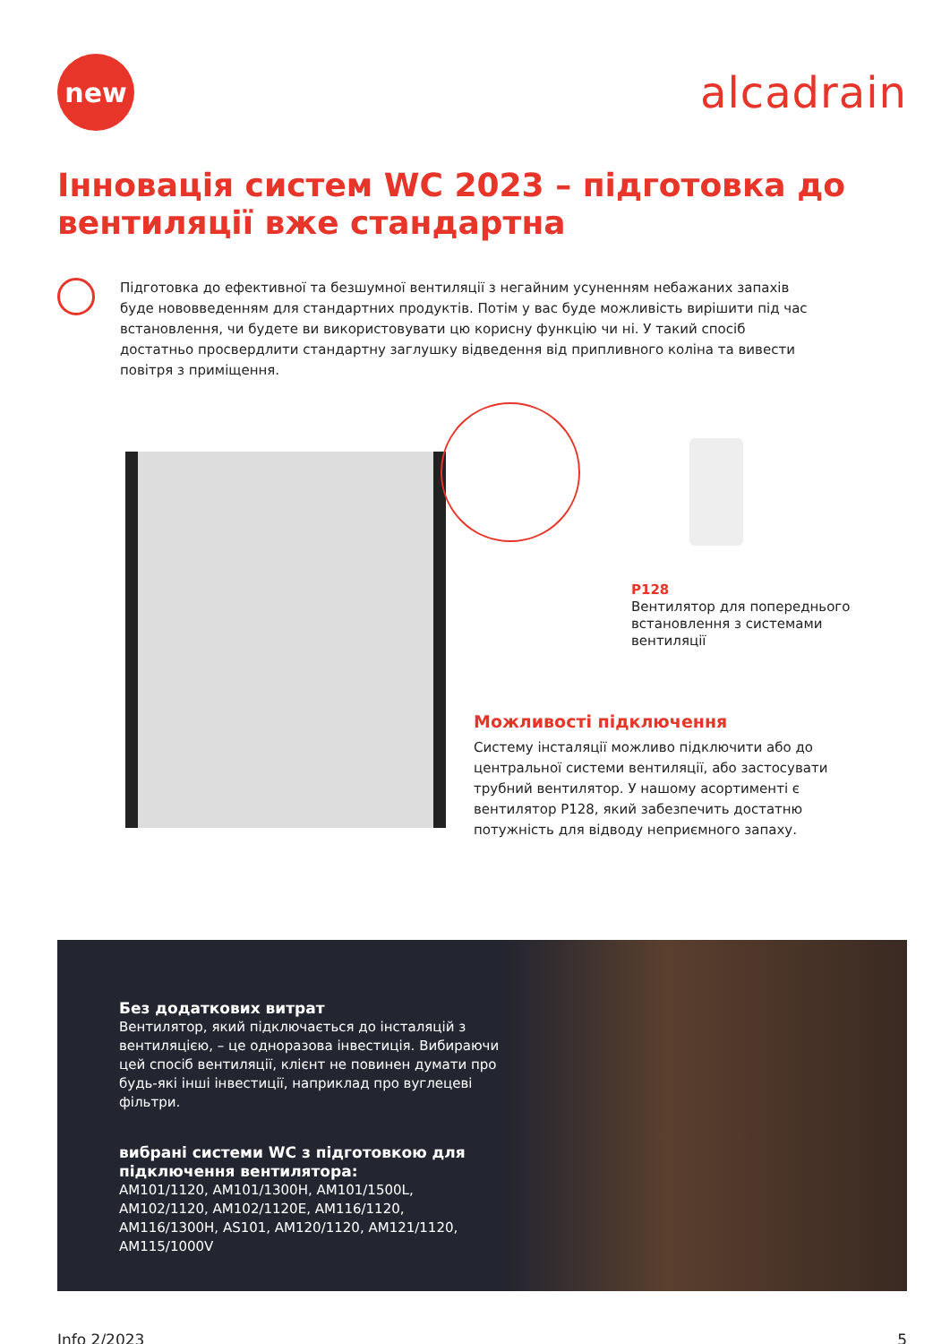new
alcadrain
Інновація систем WC 2023 – підготовка до
вентиляції вже стандартна
Підготовка до ефективної та безшумної вентиляції з негайним усуненням небажаних запахів буде нововведенням для стандартних продуктів. Потім у вас буде можливість вирішити під час встановлення, чи будете ви використовувати цю корисну функцію чи ні. У такий спосіб достатньо просвердлити стандартну заглушку відведення від припливного коліна та вивести повітря з приміщення.
P128
Вентилятор для попереднього
встановлення з системами
вентиляції
Можливості підключення
Систему інсталяції можливо підключити або до центральної системи вентиляції, або застосувати трубний вентилятор. У нашому асортименті є вентилятор P128, який забезпечить достатню потужність для відводу неприємного запаху.
Без додаткових витрат
Вентилятор, який підключається до інсталяцій з вентиляцією, – це одноразова інвестиція. Вибираючи цей спосіб вентиляції, клієнт не повинен думати про будь-які інші інвестиції, наприклад про вуглецеві фільтри.
вибрані системи WC з підготовкою для підключення вентилятора:
AM101/1120, AM101/1300H, AM101/1500L, AM102/1120, AM102/1120E, AM116/1120, AM116/1300H, AS101, AM120/1120, AM121/1120, AM115/1000V
Info 2/2023 5